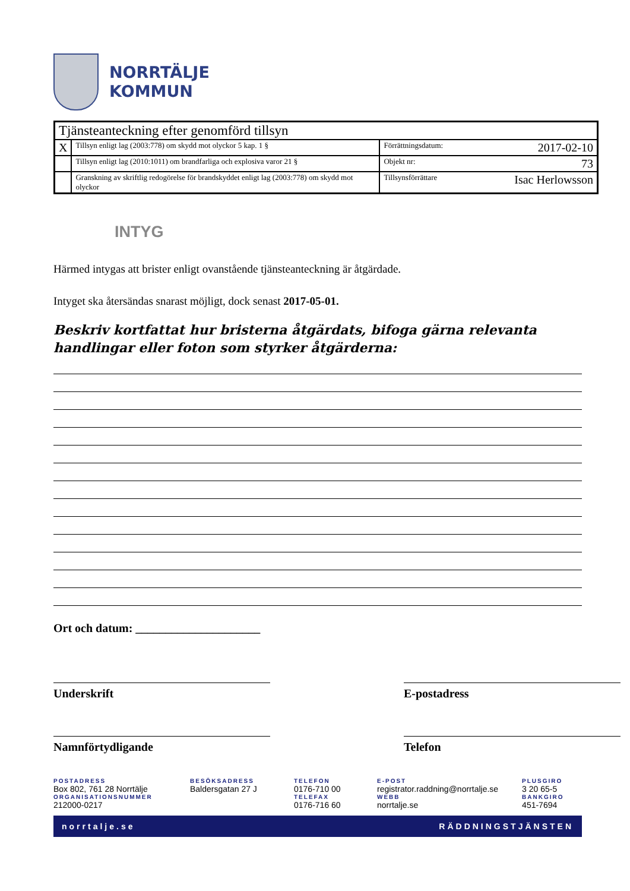NORRTÄLJE
KOMMUN
| Tjänsteanteckning efter genomförd tillsyn | | |
| X | Tillsyn enligt lag (2003:778) om skydd mot olyckor 5 kap. 1 § | Förrättningsdatum: 2017-02-10 |
| | Tillsyn enligt lag (2010:1011) om brandfarliga och explosiva varor 21 § | Objekt nr: 73 |
| | Granskning av skriftlig redogörelse för brandskyddet enligt lag (2003:778) om skydd mot olyckor | Tillsynsförrättare Isac Herlowsson |
INTYG
Härmed intygas att brister enligt ovanstående tjänsteanteckning är åtgärdade.
Intyget ska återsändas snarast möjligt, dock senast 2017-05-01.
Beskriv kortfattat hur bristerna åtgärdats, bifoga gärna relevanta handlingar eller foton som styrker åtgärderna:
Ort och datum: _____________________
Underskrift E-postadress
Namnförtydligande Telefon
POSTADRESS
Box 802, 761 28 Norrtälje
ORGANISATIONSNUMMER
212000-0217
BESÖKSADRESS
Baldersgatan 27 J
TELEFON
0176-710 00
TELEFAX
0176-716 60
E-POST
registrator.raddning@norrtalje.se
WEBB
norrtalje.se
PLUSGIRO
3 20 65-5
BANKGIRO
451-7694
norrtalje.se RÄDDNINGSTJÄNSTEN